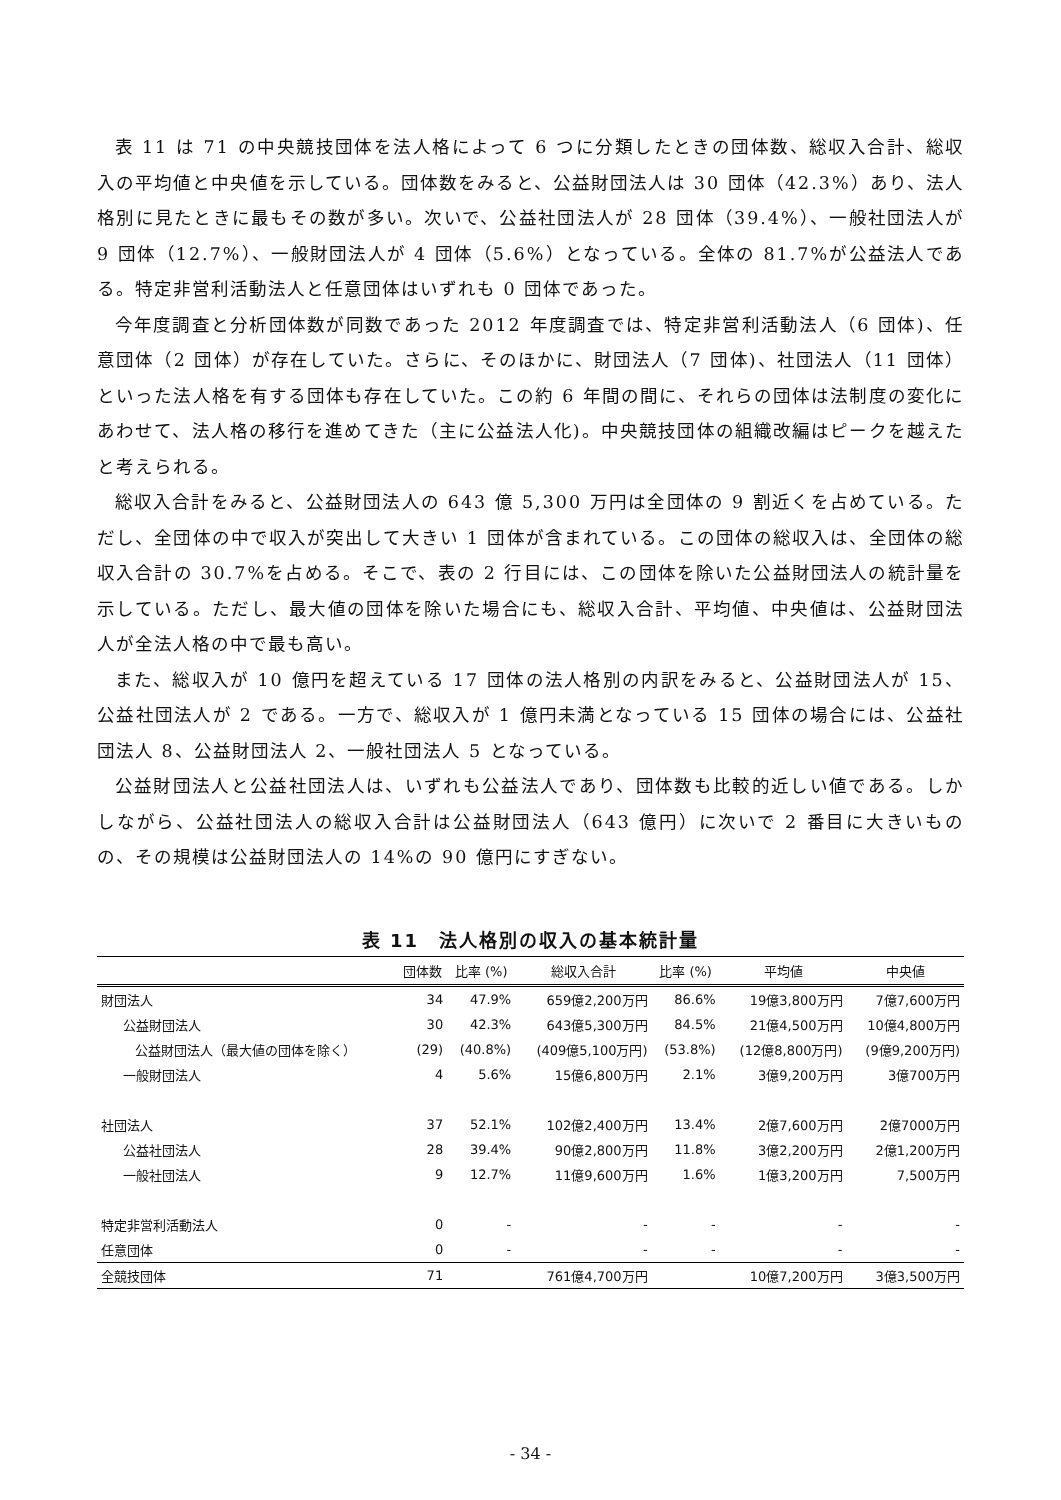表 11 は 71 の中央競技団体を法人格によって 6 つに分類したときの団体数、総収入合計、総収入の平均値と中央値を示している。団体数をみると、公益財団法人は 30 団体（42.3%）あり、法人格別に見たときに最もその数が多い。次いで、公益社団法人が 28 団体（39.4%）、一般社団法人が 9 団体（12.7%）、一般財団法人が 4 団体（5.6%）となっている。全体の 81.7%が公益法人である。特定非営利活動法人と任意団体はいずれも 0 団体であった。
今年度調査と分析団体数が同数であった 2012 年度調査では、特定非営利活動法人（6 団体)、任意団体（2 団体）が存在していた。さらに、そのほかに、財団法人（7 団体)、社団法人（11 団体）といった法人格を有する団体も存在していた。この約 6 年間の間に、それらの団体は法制度の変化にあわせて、法人格の移行を進めてきた（主に公益法人化)。中央競技団体の組織改編はピークを越えたと考えられる。
総収入合計をみると、公益財団法人の 643 億 5,300 万円は全団体の 9 割近くを占めている。ただし、全団体の中で収入が突出して大きい 1 団体が含まれている。この団体の総収入は、全団体の総収入合計の 30.7%を占める。そこで、表の 2 行目には、この団体を除いた公益財団法人の統計量を示している。ただし、最大値の団体を除いた場合にも、総収入合計、平均値、中央値は、公益財団法人が全法人格の中で最も高い。
また、総収入が 10 億円を超えている 17 団体の法人格別の内訳をみると、公益財団法人が 15、公益社団法人が 2 である。一方で、総収入が 1 億円未満となっている 15 団体の場合には、公益社団法人 8、公益財団法人 2、一般社団法人 5 となっている。
公益財団法人と公益社団法人は、いずれも公益法人であり、団体数も比較的近しい値である。しかしながら、公益社団法人の総収入合計は公益財団法人（643 億円）に次いで 2 番目に大きいものの、その規模は公益財団法人の 14%の 90 億円にすぎない。
表 11　法人格別の収入の基本統計量
| | 団体数 | 比率 (%) | 総収入合計 | 比率 (%) | 平均値 | 中央値 |
| --- | --- | --- | --- | --- | --- | --- |
| 財団法人 | 34 | 47.9% | 659億2,200万円 | 86.6% | 19億3,800万円 | 7億7,600万円 |
| 公益財団法人 | 30 | 42.3% | 643億5,300万円 | 84.5% | 21億4,500万円 | 10億4,800万円 |
| 公益財団法人（最大値の団体を除く） | (29) | (40.8%) | (409億5,100万円) | (53.8%) | (12億8,800万円) | (9億9,200万円) |
| 一般財団法人 | 4 | 5.6% | 15億6,800万円 | 2.1% | 3億9,200万円 | 3億700万円 |
| 社団法人 | 37 | 52.1% | 102億2,400万円 | 13.4% | 2億7,600万円 | 2億7000万円 |
| 公益社団法人 | 28 | 39.4% | 90億2,800万円 | 11.8% | 3億2,200万円 | 2億1,200万円 |
| 一般社団法人 | 9 | 12.7% | 11億9,600万円 | 1.6% | 1億3,200万円 | 7,500万円 |
| 特定非営利活動法人 | 0 | - | - | - | - | - |
| 任意団体 | 0 | - | - | - | - | - |
| 全競技団体 | 71 | | 761億4,700万円 | | 10億7,200万円 | 3億3,500万円 |
- 34 -